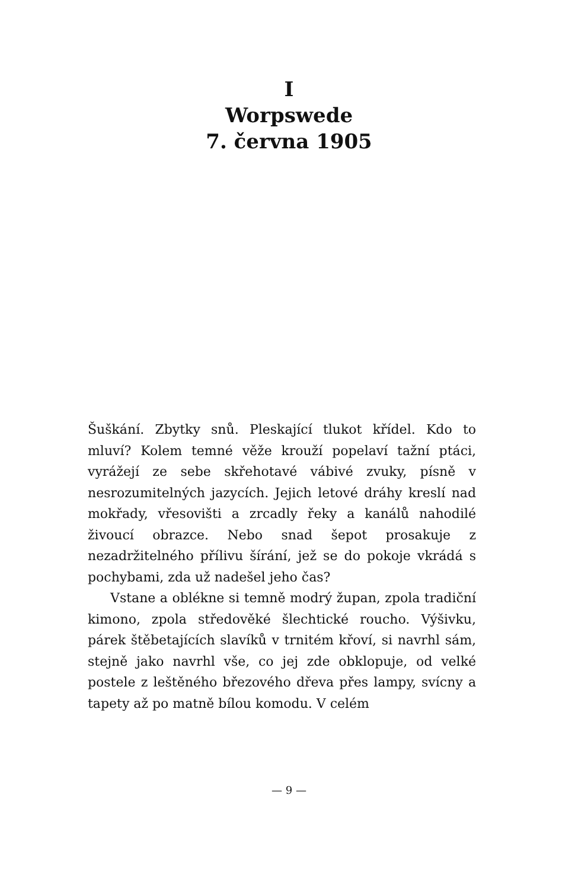I
Worpswede
7. června 1905
Šuškání. Zbytky snů. Pleskající tlukot křídel. Kdo to mluví? Kolem temné věže krouží popelaví tažní ptáci, vyrážejí ze sebe skřehotavé vábivé zvuky, písně v nesrozumitelných jazycích. Jejich letové dráhy kreslí nad mokřady, vřesovišti a zrcadly řeky a kanálů nahodilé živoucí obrazce. Nebo snad šepot prosakuje z nezadržitelného přílivu šírání, jež se do pokoje vkrádá s pochybami, zda už nadešel jeho čas?
Vstane a oblékne si temně modrý župan, zpola tradiční kimono, zpola středověké šlechtické roucho. Výšivku, párek štěbetajících slavíků v trnitém křoví, si navrhl sám, stejně jako navrhl vše, co jej zde obklopuje, od velké postele z leštěného březového dřeva přes lampy, svícny a tapety až po matně bílou komodu. V celém
— 9 —